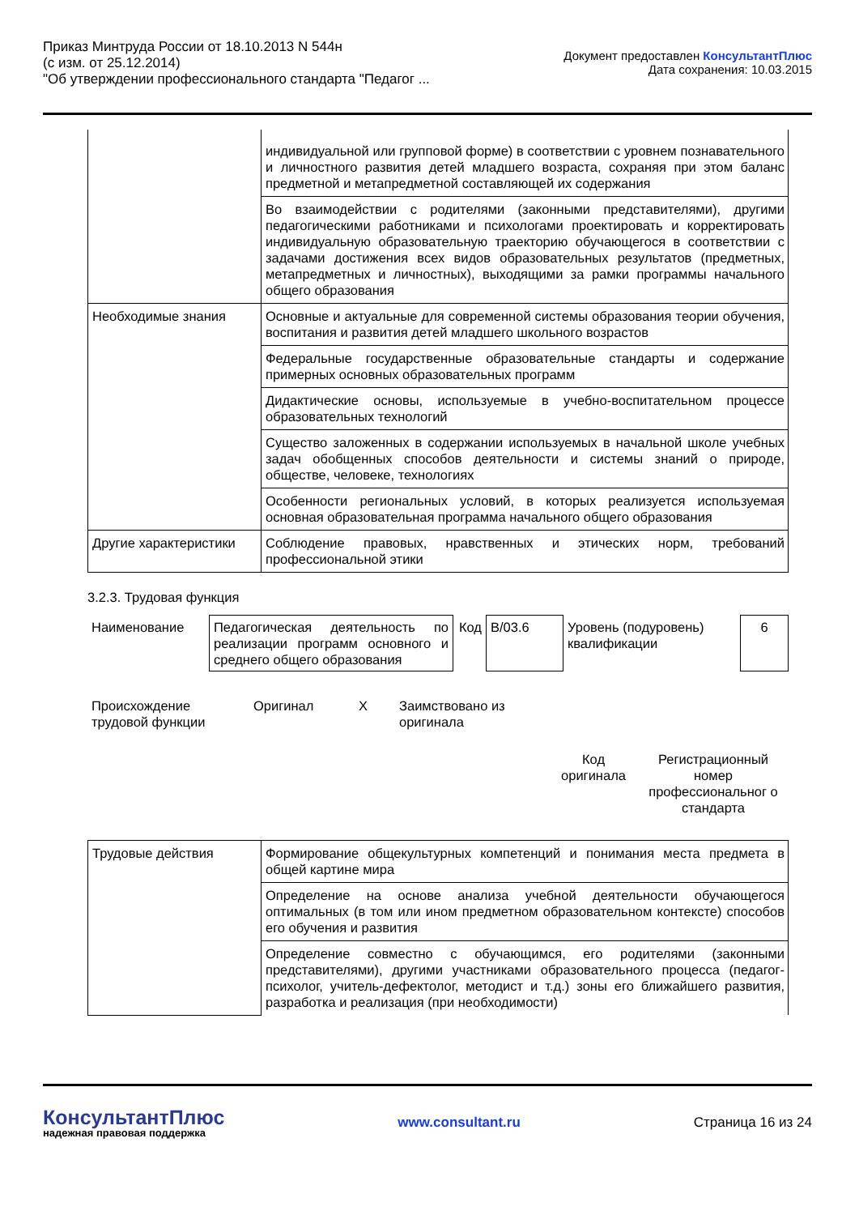Приказ Минтруда России от 18.10.2013 N 544н
(с изм. от 25.12.2014)
"Об утверждении профессионального стандарта "Педагог ...
Документ предоставлен КонсультантПлюс
Дата сохранения: 10.03.2015
| | индивидуальной или групповой форме) в соответствии с уровнем познавательного и личностного развития детей младшего возраста, сохраняя при этом баланс предметной и метапредметной составляющей их содержания |
| | Во взаимодействии с родителями (законными представителями), другими педагогическими работниками и психологами проектировать и корректировать индивидуальную образовательную траекторию обучающегося в соответствии с задачами достижения всех видов образовательных результатов (предметных, метапредметных и личностных), выходящими за рамки программы начального общего образования |
| Необходимые знания | Основные и актуальные для современной системы образования теории обучения, воспитания и развития детей младшего школьного возрастов |
| | Федеральные государственные образовательные стандарты и содержание примерных основных образовательных программ |
| | Дидактические основы, используемые в учебно-воспитательном процессе образовательных технологий |
| | Существо заложенных в содержании используемых в начальной школе учебных задач обобщенных способов деятельности и системы знаний о природе, обществе, человеке, технологиях |
| | Особенности региональных условий, в которых реализуется используемая основная образовательная программа начального общего образования |
| Другие характеристики | Соблюдение правовых, нравственных и этических норм, требований профессиональной этики |
3.2.3. Трудовая функция
| Наименование | Педагогическая деятельность по реализации программ основного и среднего общего образования | Код | B/03.6 | Уровень (подуровень) квалификации | 6 |
| Происхождение трудовой функции | Оригинал | X | Заимствовано из оригинала | |
| | Код оригинала | Регистрационный номер профессиональног о стандарта |
| Трудовые действия | Формирование общекультурных компетенций и понимания места предмета в общей картине мира |
| | Определение на основе анализа учебной деятельности обучающегося оптимальных (в том или ином предметном образовательном контексте) способов его обучения и развития |
| | Определение совместно с обучающимся, его родителями (законными представителями), другими участниками образовательного процесса (педагог-психолог, учитель-дефектолог, методист и т.д.) зоны его ближайшего развития, разработка и реализация (при необходимости) |
КонсультантПлюс
надежная правовая поддержка
www.consultant.ru Страница 16 из 24